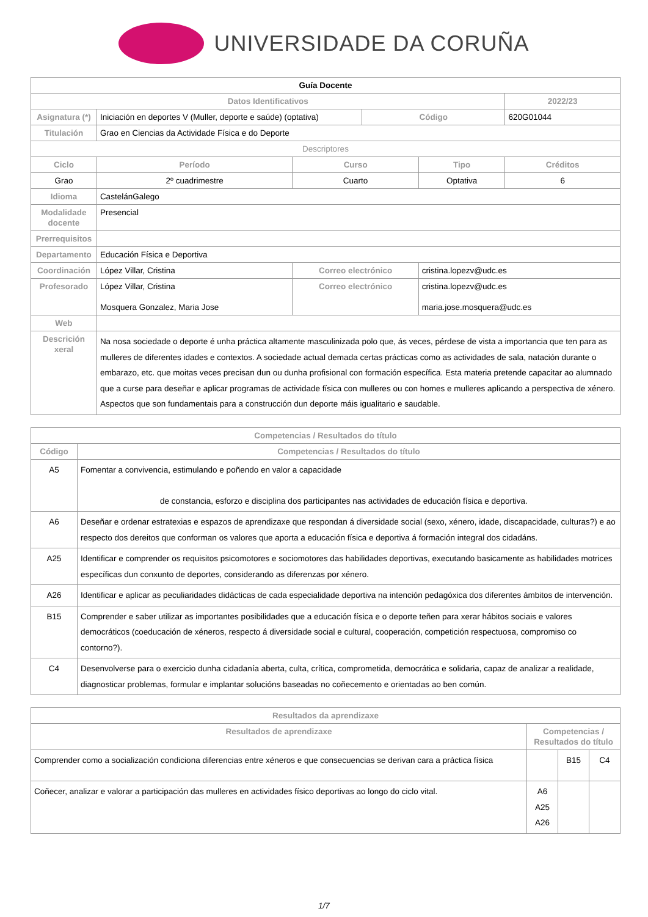UNIVERSIDADE DA CORUÑA
| Guía Docente | | | | | | |
| Datos Identificativos | | | | | | 2022/23 |
| Asignatura (*) | Iniciación en deportes V (Muller, deporte e saúde) (optativa) | | | Código | | 620G01044 |
| Titulación | Grao en Ciencias da Actividade Física e do Deporte | | | | | |
| Descriptores | | | | | | |
| Ciclo | | Período | Curso | | Tipo | Créditos |
| Grao | | 2º cuadrimestre | Cuarto | | Optativa | 6 |
| Idioma | CastelánGalego | | | | | |
| Modalidade docente | Presencial | | | | | |
| Prerrequisitos | | | | | | |
| Departamento | Educación Física e Deportiva | | | | | |
| Coordinación | López Villar, Cristina | | Correo electrónico | | cristina.lopezv@udc.es | |
| Profesorado | López Villar, Cristina Mosquera Gonzalez, Maria Jose | | Correo electrónico | | cristina.lopezv@udc.es maria.jose.mosquera@udc.es | |
| Web | | | | | | |
| Descrición xeral | Na nosa sociedade o deporte é unha práctica altamente masculinizada polo que, ás veces, pérdese de vista a importancia que ten para as mulleres de diferentes idades e contextos. A sociedade actual demada certas prácticas como as actividades de sala, natación durante o embarazo, etc. que moitas veces precisan dun ou dunha profisional con formación específica. Esta materia pretende capacitar ao alumnado que a curse para deseñar e aplicar programas de actividade física con mulleres ou con homes e mulleres aplicando a perspectiva de xénero. Aspectos que son fundamentais para a construcción dun deporte máis igualitario e saudable. | | | | | |
| Competencias / Resultados do título | |
| --- | --- |
| Código | Competencias / Resultados do título |
| A5 | Fomentar a convivencia, estimulando e poñendo en valor a capacidade de constancia, esforzo e disciplina dos participantes nas actividades de educación física e deportiva. |
| A6 | Deseñar e ordenar estratexias e espazos de aprendizaxe que respondan á diversidade social (sexo, xénero, idade, discapacidade, culturas?) e ao respecto dos dereitos que conforman os valores que aporta a educación física e deportiva á formación integral dos cidadáns. |
| A25 | Identificar e comprender os requisitos psicomotores e sociomotores das habilidades deportivas, executando basicamente as habilidades motrices específicas dun conxunto de deportes, considerando as diferenzas por xénero. |
| A26 | Identificar e aplicar as peculiaridades didácticas de cada especialidade deportiva na intención pedagóxica dos diferentes ámbitos de intervención. |
| B15 | Comprender e saber utilizar as importantes posibilidades que a educación física e o deporte teñen para xerar hábitos sociais e valores democráticos (coeducación de xéneros, respecto á diversidade social e cultural, cooperación, competición respectuosa, compromiso co contorno?). |
| C4 | Desenvolverse para o exercicio dunha cidadanía aberta, culta, crítica, comprometida, democrática e solidaria, capaz de analizar a realidade, diagnosticar problemas, formular e implantar solucións baseadas no coñecemento e orientadas ao ben común. |
| Resultados da aprendizaxe | | | |
| --- | --- | --- | --- |
| Resultados de aprendizaxe | Competencias / Resultados do título | | |
| Comprender como a socialización condiciona diferencias entre xéneros e que consecuencias se derivan cara a práctica física | | B15 | C4 |
| Coñecer, analizar e valorar a participación das mulleres en actividades físico deportivas ao longo do ciclo vital. | A6 A25 A26 | | |
1/7